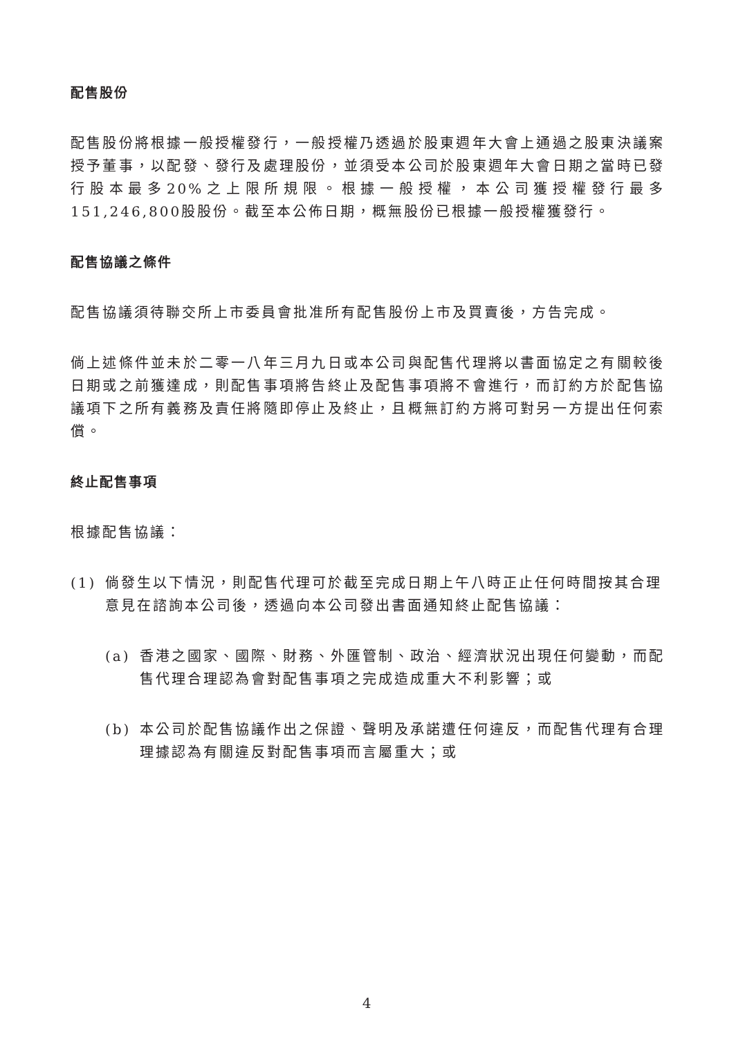配售股份
配售股份將根據一般授權發行，一般授權乃透過於股東週年大會上通過之股東決議案授予董事，以配發、發行及處理股份，並須受本公司於股東週年大會日期之當時已發行股本最多20%之上限所規限。根據一般授權，本公司獲授權發行最多151,246,800股股份。截至本公佈日期，概無股份已根據一般授權獲發行。
配售協議之條件
配售協議須待聯交所上市委員會批准所有配售股份上市及買賣後，方告完成。
倘上述條件並未於二零一八年三月九日或本公司與配售代理將以書面協定之有關較後日期或之前獲達成，則配售事項將告終止及配售事項將不會進行，而訂約方於配售協議項下之所有義務及責任將隨即停止及終止，且概無訂約方將可對另一方提出任何索償。
終止配售事項
根據配售協議：
(1) 倘發生以下情況，則配售代理可於截至完成日期上午八時正止任何時間按其合理意見在諮詢本公司後，透過向本公司發出書面通知終止配售協議：
(a) 香港之國家、國際、財務、外匯管制、政治、經濟狀況出現任何變動，而配售代理合理認為會對配售事項之完成造成重大不利影響；或
(b) 本公司於配售協議作出之保證、聲明及承諾遭任何違反，而配售代理有合理理據認為有關違反對配售事項而言屬重大；或
4